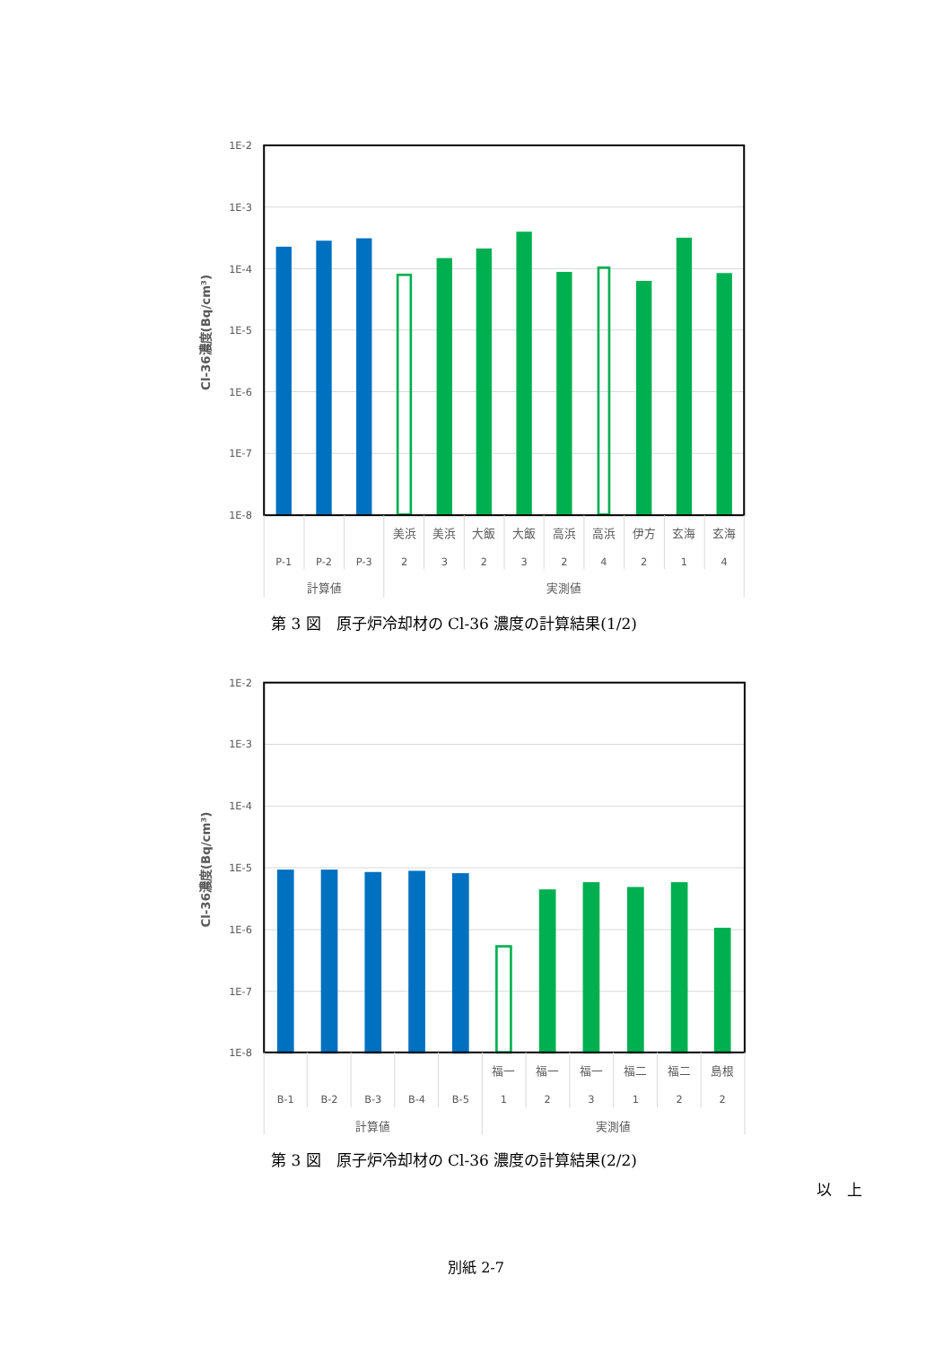1E-2
1E-3
1E-4
1E-5
1E-6
1E-7
1E-8
Cl-36濃度(Bq/cm³)
美浜
美浜
大飯
大飯
高浜
高浜
伊方
玄海
玄海
P-1
P-2
P-3
2
3
2
3
2
4
2
1
4
計算値
実測値
第 3 図　原子炉冷却材の Cl-36 濃度の計算結果(1/2)
1E-2
1E-3
1E-4
1E-5
1E-6
1E-7
1E-8
Cl-36濃度(Bq/cm³)
福一
福一
福一
福二
福二
島根
B-1
B-2
B-3
B-4
B-5
1
2
3
1
2
2
計算値
実測値
第 3 図　原子炉冷却材の Cl-36 濃度の計算結果(2/2)
以　上
別紙 2-7